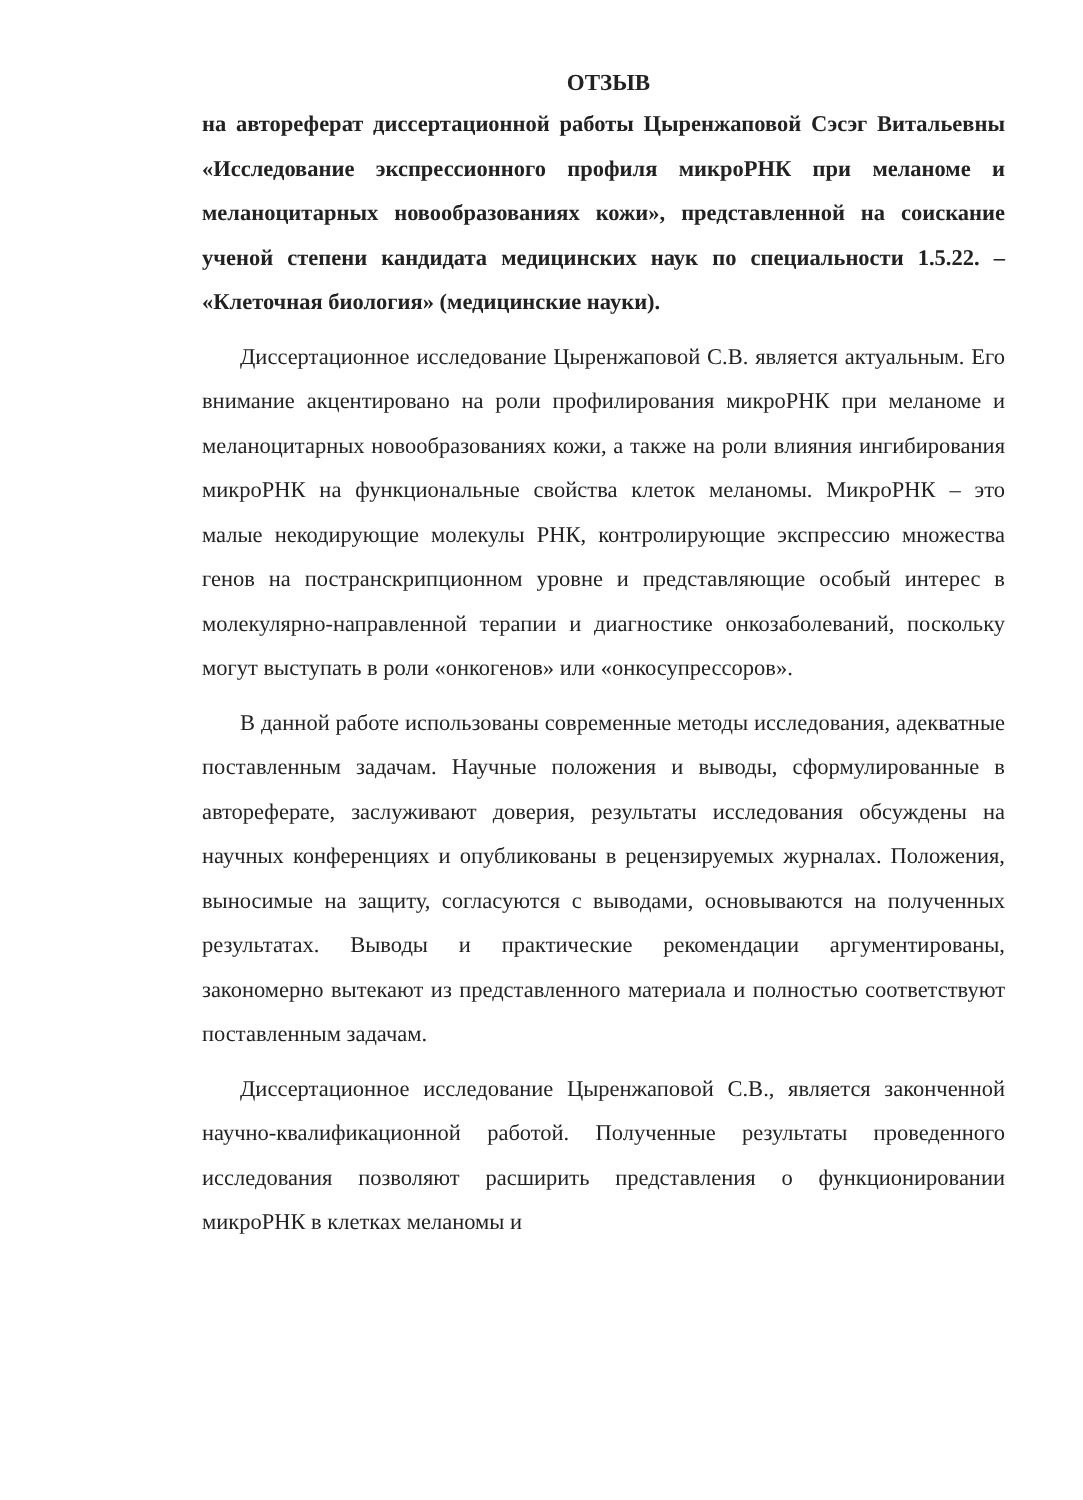ОТЗЫВ
на автореферат диссертационной работы Цыренжаповой Сэсэг Витальевны «Исследование экспрессионного профиля микроРНК при меланоме и меланоцитарных новообразованиях кожи», представленной на соискание ученой степени кандидата медицинских наук по специальности 1.5.22. – «Клеточная биология» (медицинские науки).
Диссертационное исследование Цыренжаповой С.В. является актуальным. Его внимание акцентировано на роли профилирования микроРНК при меланоме и меланоцитарных новообразованиях кожи, а также на роли влияния ингибирования микроРНК на функциональные свойства клеток меланомы. МикроРНК – это малые некодирующие молекулы РНК, контролирующие экспрессию множества генов на постранскрипционном уровне и представляющие особый интерес в молекулярно-направленной терапии и диагностике онкозаболеваний, поскольку могут выступать в роли «онкогенов» или «онкосупрессоров».
В данной работе использованы современные методы исследования, адекватные поставленным задачам. Научные положения и выводы, сформулированные в автореферате, заслуживают доверия, результаты исследования обсуждены на научных конференциях и опубликованы в рецензируемых журналах. Положения, выносимые на защиту, согласуются с выводами, основываются на полученных результатах. Выводы и практические рекомендации аргументированы, закономерно вытекают из представленного материала и полностью соответствуют поставленным задачам.
Диссертационное исследование Цыренжаповой С.В., является законченной научно-квалификационной работой. Полученные результаты проведенного исследования позволяют расширить представления о функционировании микроРНК в клетках меланомы и